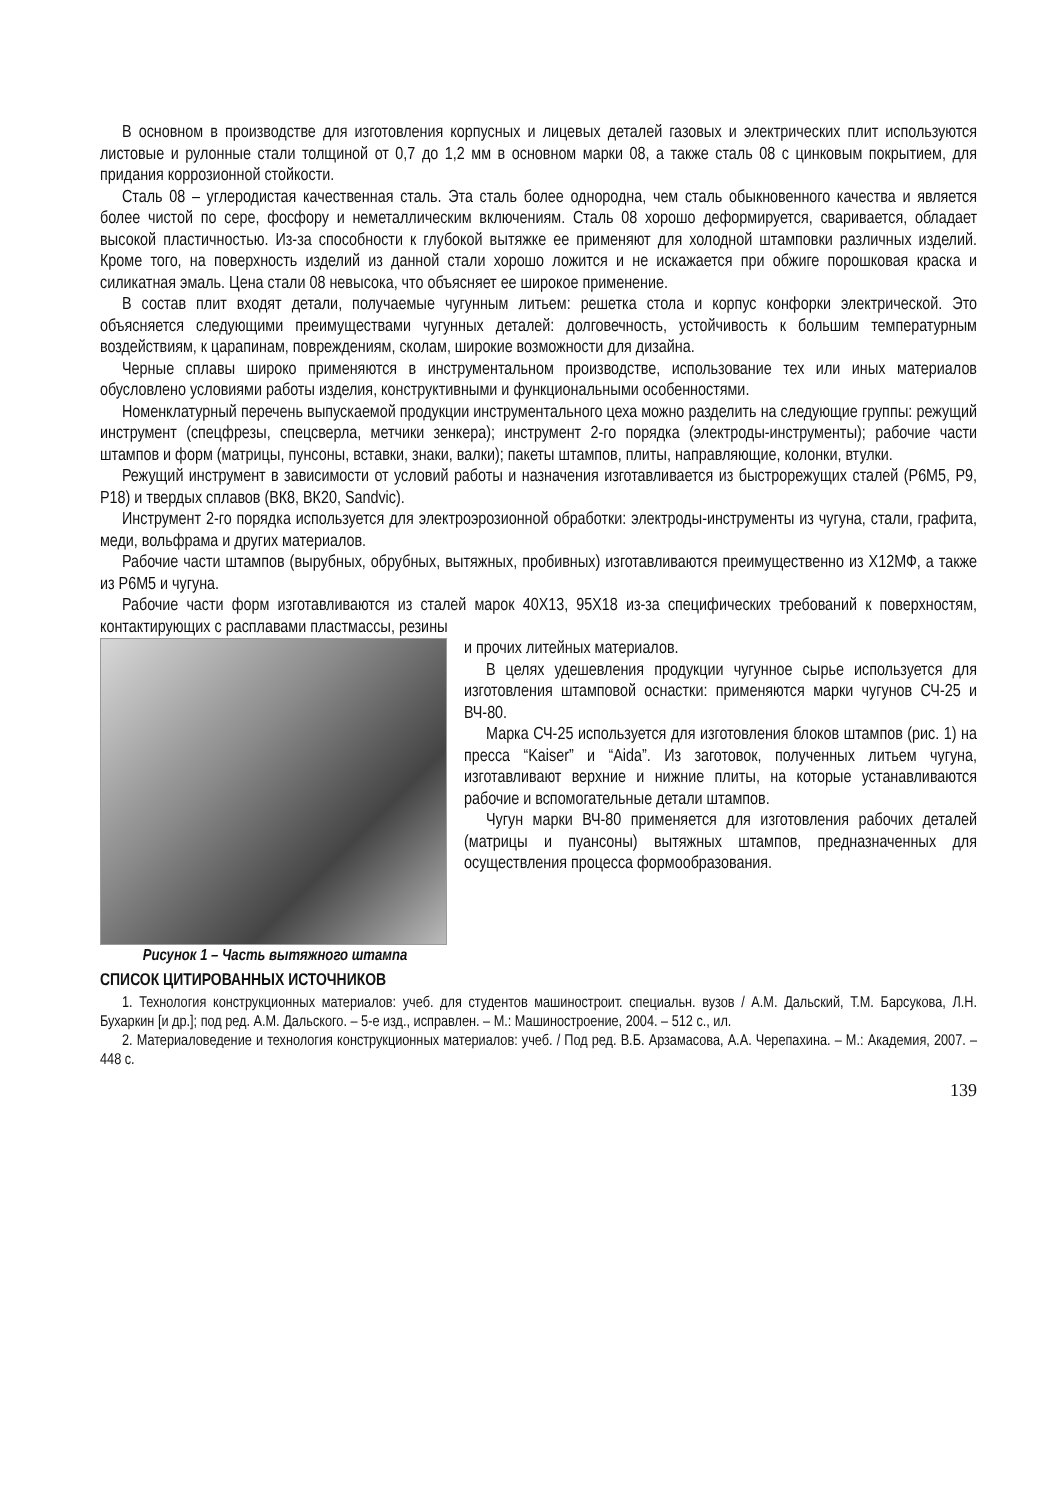В основном в производстве для изготовления корпусных и лицевых деталей газовых и электрических плит используются листовые и рулонные стали толщиной от 0,7 до 1,2 мм в основном марки 08, а также сталь 08 с цинковым покрытием, для придания коррозионной стойкости.
Сталь 08 – углеродистая качественная сталь. Эта сталь более однородна, чем сталь обыкновенного качества и является более чистой по сере, фосфору и неметаллическим включениям. Сталь 08 хорошо деформируется, сваривается, обладает высокой пластичностью. Из-за способности к глубокой вытяжке ее применяют для холодной штамповки различных изделий. Кроме того, на поверхность изделий из данной стали хорошо ложится и не искажается при обжиге порошковая краска и силикатная эмаль. Цена стали 08 невысока, что объясняет ее широкое применение.
В состав плит входят детали, получаемые чугунным литьем: решетка стола и корпус конфорки электрической. Это объясняется следующими преимуществами чугунных деталей: долговечность, устойчивость к большим температурным воздействиям, к царапинам, повреждениям, сколам, широкие возможности для дизайна.
Черные сплавы широко применяются в инструментальном производстве, использование тех или иных материалов обусловлено условиями работы изделия, конструктивными и функциональными особенностями.
Номенклатурный перечень выпускаемой продукции инструментального цеха можно разделить на следующие группы: режущий инструмент (спецфрезы, спецсверла, метчики зенкера); инструмент 2-го порядка (электроды-инструменты); рабочие части штампов и форм (матрицы, пунсоны, вставки, знаки, валки); пакеты штампов, плиты, направляющие, колонки, втулки.
Режущий инструмент в зависимости от условий работы и назначения изготавливается из быстрорежущих сталей (Р6М5, Р9, Р18) и твердых сплавов (ВК8, ВК20, Sandvic).
Инструмент 2-го порядка используется для электроэрозионной обработки: электроды-инструменты из чугуна, стали, графита, меди, вольфрама и других материалов.
Рабочие части штампов (вырубных, обрубных, вытяжных, пробивных) изготавливаются преимущественно из Х12МФ, а также из Р6М5 и чугуна.
Рабочие части форм изготавливаются из сталей марок 40Х13, 95Х18 из-за специфических требований к поверхностям, контактирующих с расплавами пластмассы, резины
Рисунок 1 – Часть вытяжного штампа
и прочих литейных материалов.
В целях удешевления продукции чугунное сырье используется для изготовления штамповой оснастки: применяются марки чугунов СЧ-25 и ВЧ-80.
Марка СЧ-25 используется для изготовления блоков штампов (рис. 1) на пресса “Kaiser” и “Aida”. Из заготовок, полученных литьем чугуна, изготавливают верхние и нижние плиты, на которые устанавливаются рабочие и вспомогательные детали штампов.
Чугун марки ВЧ-80 применяется для изготовления рабочих деталей (матрицы и пуансоны) вытяжных штампов, предназначенных для осуществления процесса формообразования.
СПИСОК ЦИТИРОВАННЫХ ИСТОЧНИКОВ
1. Технология конструкционных материалов: учеб. для студентов машиностроит. специальн. вузов / А.М. Дальский, Т.М. Барсукова, Л.Н. Бухаркин [и др.]; под ред. А.М. Дальского. – 5-е изд., исправлен. – М.: Машиностроение, 2004. – 512 с., ил.
2. Материаловедение и технология конструкционных материалов: учеб. / Под ред. В.Б. Арзамасова, А.А. Черепахина. – М.: Академия, 2007. – 448 с.
139